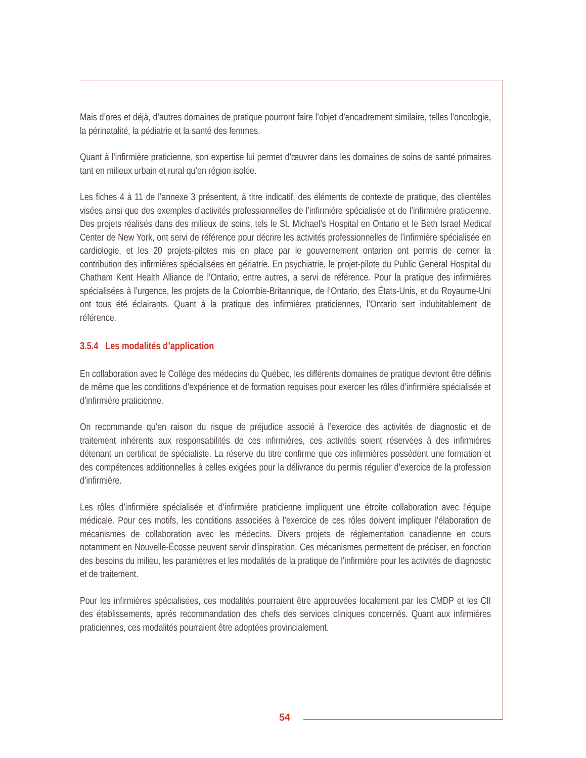Mais d’ores et déjà, d’autres domaines de pratique pourront faire l’objet d’encadrement similaire, telles l’oncologie, la périnatalité, la pédiatrie et la santé des femmes.
Quant à l’infirmière praticienne, son expertise lui permet d’œuvrer dans les domaines de soins de santé primaires tant en milieux urbain et rural qu’en région isolée.
Les fiches 4 à 11 de l’annexe 3 présentent, à titre indicatif, des éléments de contexte de pratique, des clientèles visées ainsi que des exemples d’activités professionnelles de l’infirmière spécialisée et de l’infirmière praticienne. Des projets réalisés dans des milieux de soins, tels le St. Michael’s Hospital en Ontario et le Beth Israel Medical Center de New York, ont servi de référence pour décrire les activités professionnelles de l’infirmière spécialisée en cardiologie, et les 20 projets-pilotes mis en place par le gouvernement ontarien ont permis de cerner la contribution des infirmières spécialisées en gériatrie. En psychiatrie, le projet-pilote du Public General Hospital du Chatham Kent Health Alliance de l’Ontario, entre autres, a servi de référence. Pour la pratique des infirmières spécialisées à l’urgence, les projets de la Colombie-Britannique, de l’Ontario, des États-Unis, et du Royaume-Uni ont tous été éclairants. Quant à la pratique des infirmières praticiennes, l’Ontario sert indubitablement de référence.
3.5.4 Les modalités d’application
En collaboration avec le Collège des médecins du Québec, les différents domaines de pratique devront être définis de même que les conditions d’expérience et de formation requises pour exercer les rôles d’infirmière spécialisée et d’infirmière praticienne.
On recommande qu’en raison du risque de préjudice associé à l’exercice des activités de diagnostic et de traitement inhérents aux responsabilités de ces infirmières, ces activités soient réservées à des infirmières détenant un certificat de spécialiste. La réserve du titre confirme que ces infirmières possèdent une formation et des compétences additionnelles à celles exigées pour la délivrance du permis régulier d’exercice de la profession d’infirmière.
Les rôles d’infirmière spécialisée et d’infirmière praticienne impliquent une étroite collaboration avec l’équipe médicale. Pour ces motifs, les conditions associées à l’exercice de ces rôles doivent impliquer l’élaboration de mécanismes de collaboration avec les médecins. Divers projets de réglementation canadienne en cours notamment en Nouvelle-Écosse peuvent servir d’inspiration. Ces mécanismes permettent de préciser, en fonction des besoins du milieu, les paramètres et les modalités de la pratique de l’infirmière pour les activités de diagnostic et de traitement.
Pour les infirmières spécialisées, ces modalités pourraient être approuvées localement par les CMDP et les CII des établissements, après recommandation des chefs des services cliniques concernés. Quant aux infirmières praticiennes, ces modalités pourraient être adoptées provincialement.
54